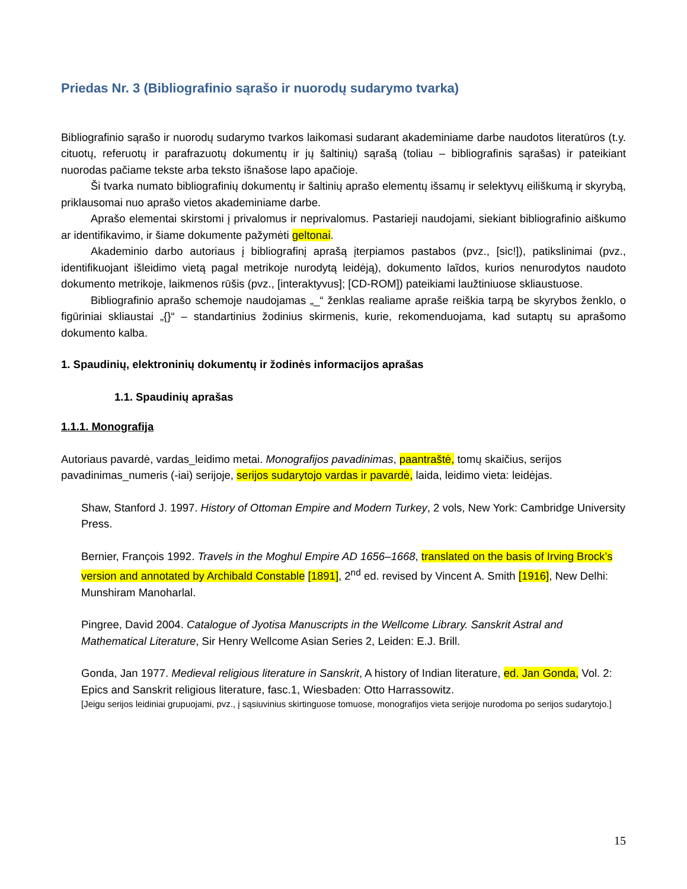Priedas Nr. 3 (Bibliografinio sąrašo ir nuorodų sudarymo tvarka)
Bibliografinio sąrašo ir nuorodų sudarymo tvarkos laikomasi sudarant akademiniame darbe naudotos literatūros (t.y. cituotų, referuotų ir parafrazuotų dokumentų ir jų šaltinių) sąrašą (toliau – bibliografinis sąrašas) ir pateikiant nuorodas pačiame tekste arba teksto išnašose lapo apačioje.
Ši tvarka numato bibliografinių dokumentų ir šaltinių aprašo elementų išsamų ir selektyvų eiliškumą ir skyrybą, priklausomai nuo aprašo vietos akademiniame darbe.
Aprašo elementai skirstomi į privalomus ir neprivalomus. Pastarieji naudojami, siekiant bibliografinio aiškumo ar identifikavimo, ir šiame dokumente pažymėti geltonai.
Akademinio darbo autoriaus į bibliografinį aprašą įterpiamos pastabos (pvz., [sic!]), patikslinimai (pvz., identifikuojant išleidimo vietą pagal metrikoje nurodytą leidėją), dokumento laĩdos, kurios nenurodytos naudoto dokumento metrikoje, laikmenos rūšis (pvz., [interaktyvus]; [CD-ROM]) pateikiami laužtiniuose skliaustuose.
Bibliografinio aprašo schemoje naudojamas „_“ ženklas realiame apraše reiškia tarpą be skyrybos ženklo, o figūriniai skliaustai „{}“ – standartinius žodinius skirmenis, kurie, rekomenduojama, kad sutaptų su aprašomo dokumento kalba.
1. Spaudinių, elektroninių dokumentų ir žodinės informacijos aprašas
1.1. Spaudinių aprašas
1.1.1. Monografija
Autoriaus pavardė, vardas_leidimo metai. Monografijos pavadinimas, paantraštė, tomų skaičius, serijos pavadinimas_numeris (-iai) serijoje, serijos sudarytojo vardas ir pavardė, laida, leidimo vieta: leidėjas.
Shaw, Stanford J. 1997. History of Ottoman Empire and Modern Turkey, 2 vols, New York: Cambridge University Press.
Bernier, François 1992. Travels in the Moghul Empire AD 1656–1668, translated on the basis of Irving Brock’s version and annotated by Archibald Constable [1891], 2<sup>nd</sup> ed. revised by Vincent A. Smith [1916], New Delhi: Munshiram Manoharlal.
Pingree, David 2004. Catalogue of Jyotisa Manuscripts in the Wellcome Library. Sanskrit Astral and Mathematical Literature, Sir Henry Wellcome Asian Series 2, Leiden: E.J. Brill.
Gonda, Jan 1977. Medieval religious literature in Sanskrit, A history of Indian literature, ed. Jan Gonda, Vol. 2: Epics and Sanskrit religious literature, fasc.1, Wiesbaden: Otto Harrassowitz.
[Jeigu serijos leidiniai grupuojami, pvz., į sąsiuvinius skirtinguose tomuose, monografijos vieta serijoje nurodoma po serijos sudarytojo.]
15